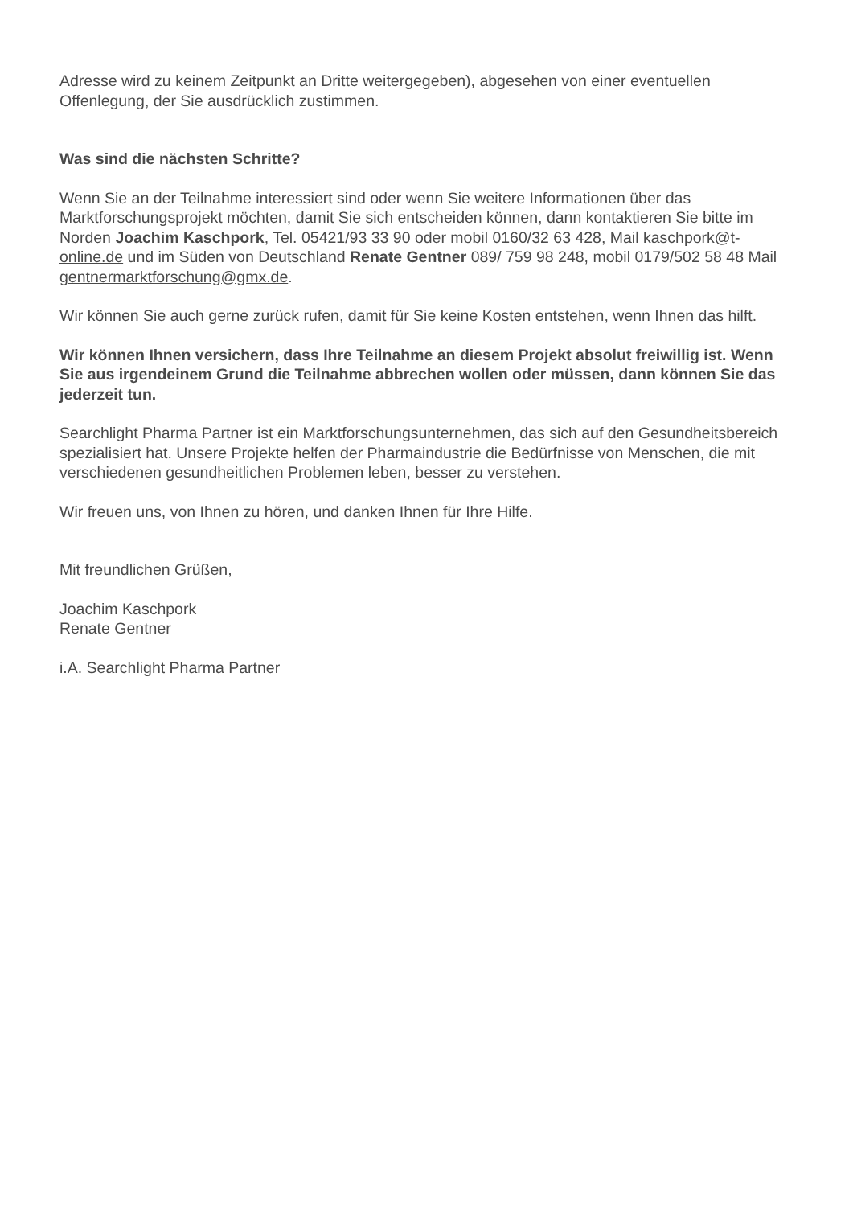Adresse wird zu keinem Zeitpunkt an Dritte weitergegeben), abgesehen von einer eventuellen Offenlegung, der Sie ausdrücklich zustimmen.
Was sind die nächsten Schritte?
Wenn Sie an der Teilnahme interessiert sind oder wenn Sie weitere Informationen über das Marktforschungsprojekt möchten, damit Sie sich entscheiden können, dann kontaktieren Sie bitte im Norden Joachim Kaschpork, Tel. 05421/93 33 90 oder mobil 0160/32 63 428, Mail kaschpork@t-online.de und im Süden von Deutschland Renate Gentner 089/ 759 98 248, mobil 0179/502 58 48 Mail gentnermarktforschung@gmx.de.
Wir können Sie auch gerne zurück rufen, damit für Sie keine Kosten entstehen, wenn Ihnen das hilft.
Wir können Ihnen versichern, dass Ihre Teilnahme an diesem Projekt absolut freiwillig ist. Wenn Sie aus irgendeinem Grund die Teilnahme abbrechen wollen oder müssen, dann können Sie das jederzeit tun.
Searchlight Pharma Partner ist ein Marktforschungsunternehmen, das sich auf den Gesundheitsbereich spezialisiert hat. Unsere Projekte helfen der Pharmaindustrie die Bedürfnisse von Menschen, die mit verschiedenen gesundheitlichen Problemen leben, besser zu verstehen.
Wir freuen uns, von Ihnen zu hören, und danken Ihnen für Ihre Hilfe.
Mit freundlichen Grüßen,
Joachim Kaschpork
Renate Gentner
i.A. Searchlight Pharma Partner